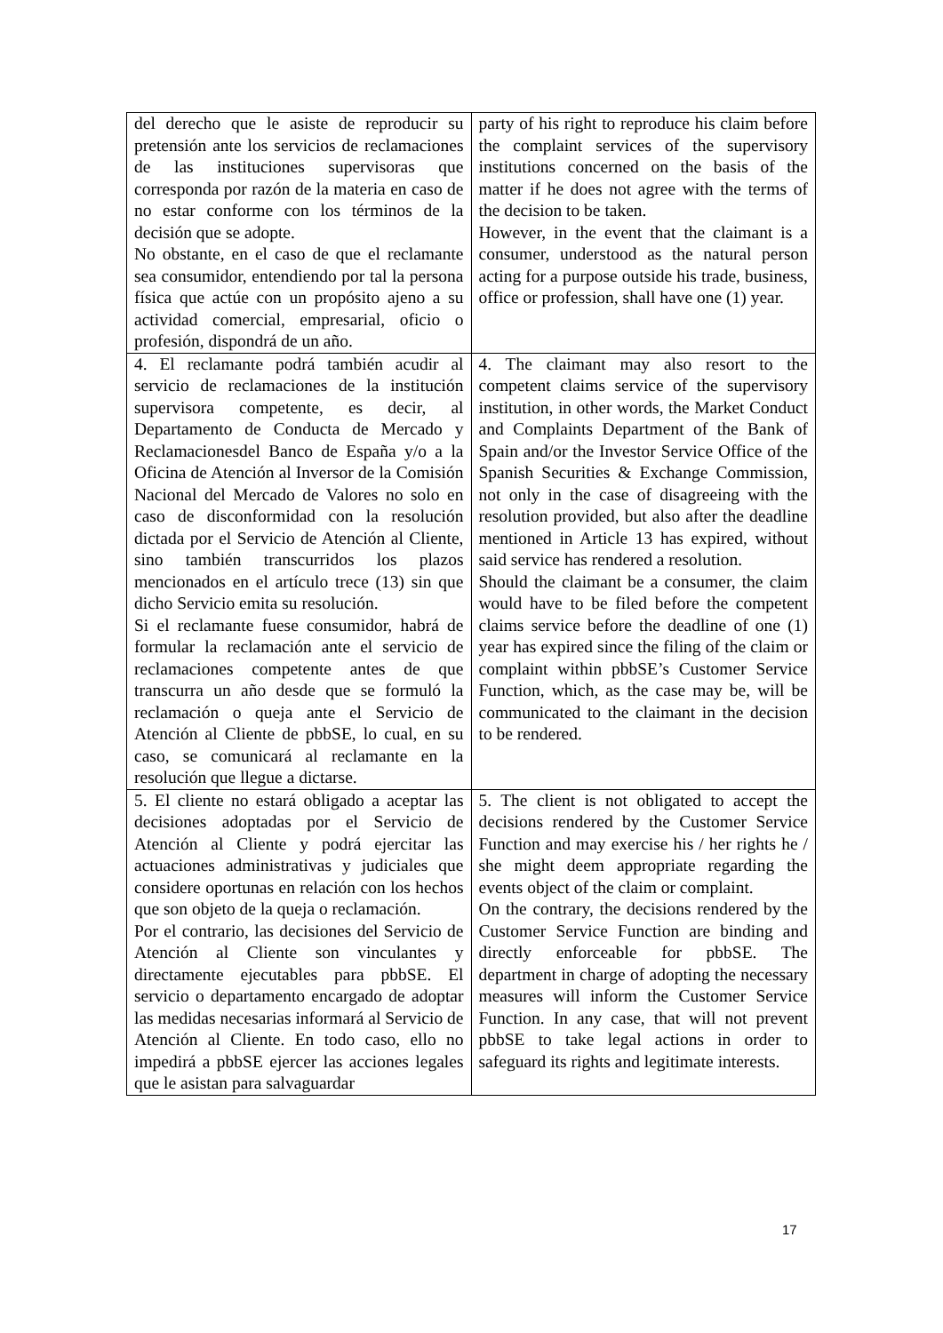| del derecho que le asiste de reproducir su pretensión ante los servicios de reclamaciones de las instituciones supervisoras que corresponda por razón de la materia en caso de no estar conforme con los términos de la decisión que se adopte. No obstante, en el caso de que el reclamante sea consumidor, entendiendo por tal la persona física que actúe con un propósito ajeno a su actividad comercial, empresarial, oficio o profesión, dispondrá de un año. | party of his right to reproduce his claim before the complaint services of the supervisory institutions concerned on the basis of the matter if he does not agree with the terms of the decision to be taken. However, in the event that the claimant is a consumer, understood as the natural person acting for a purpose outside his trade, business, office or profession, shall have one (1) year. |
| 4. El reclamante podrá también acudir al servicio de reclamaciones de la institución supervisora competente, es decir, al Departamento de Conducta de Mercado y Reclamacionesdel Banco de España y/o a la Oficina de Atención al Inversor de la Comisión Nacional del Mercado de Valores no solo en caso de disconformidad con la resolución dictada por el Servicio de Atención al Cliente, sino también transcurridos los plazos mencionados en el artículo trece (13) sin que dicho Servicio emita su resolución. Si el reclamante fuese consumidor, habrá de formular la reclamación ante el servicio de reclamaciones competente antes de que transcurra un año desde que se formuló la reclamación o queja ante el Servicio de Atención al Cliente de pbbSE, lo cual, en su caso, se comunicará al reclamante en la resolución que llegue a dictarse. | 4. The claimant may also resort to the competent claims service of the supervisory institution, in other words, the Market Conduct and Complaints Department of the Bank of Spain and/or the Investor Service Office of the Spanish Securities & Exchange Commission, not only in the case of disagreeing with the resolution provided, but also after the deadline mentioned in Article 13 has expired, without said service has rendered a resolution. Should the claimant be a consumer, the claim would have to be filed before the competent claims service before the deadline of one (1) year has expired since the filing of the claim or complaint within pbbSE’s Customer Service Function, which, as the case may be, will be communicated to the claimant in the decision to be rendered. |
| 5. El cliente no estará obligado a aceptar las decisiones adoptadas por el Servicio de Atención al Cliente y podrá ejercitar las actuaciones administrativas y judiciales que considere oportunas en relación con los hechos que son objeto de la queja o reclamación. Por el contrario, las decisiones del Servicio de Atención al Cliente son vinculantes y directamente ejecutables para pbbSE. El servicio o departamento encargado de adoptar las medidas necesarias informará al Servicio de Atención al Cliente. En todo caso, ello no impedirá a pbbSE ejercer las acciones legales que le asistan para salvaguardar | 5. The client is not obligated to accept the decisions rendered by the Customer Service Function and may exercise his / her rights he / she might deem appropriate regarding the events object of the claim or complaint. On the contrary, the decisions rendered by the Customer Service Function are binding and directly enforceable for pbbSE. The department in charge of adopting the necessary measures will inform the Customer Service Function. In any case, that will not prevent pbbSE to take legal actions in order to safeguard its rights and legitimate interests. |
17